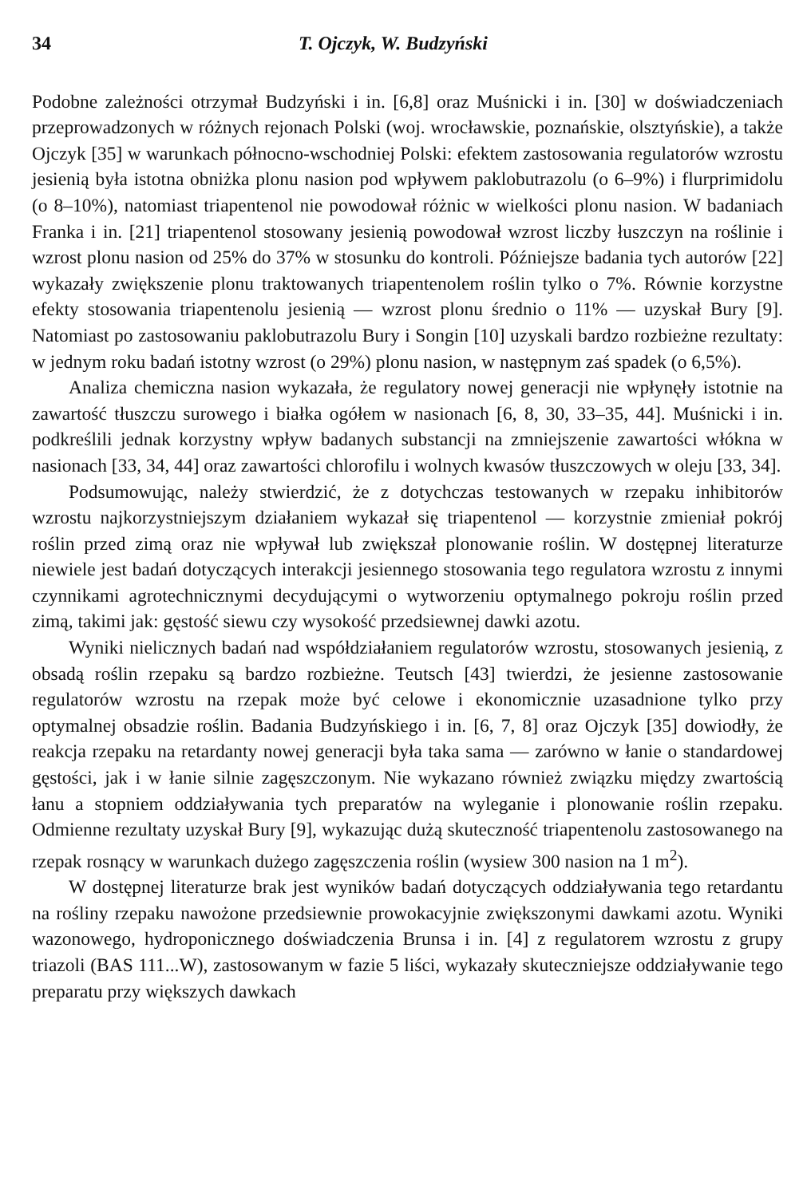34 T. Ojczyk, W. Budzyński
Podobne zależności otrzymał Budzyński i in. [6,8] oraz Muśnicki i in. [30] w doświadczeniach przeprowadzonych w różnych rejonach Polski (woj. wrocławskie, poznańskie, olsztyńskie), a także Ojczyk [35] w warunkach północno-wschodniej Polski: efektem zastosowania regulatorów wzrostu jesienią była istotna obniżka plonu nasion pod wpływem paklobutrazolu (o 6–9%) i flurprimidolu (o 8–10%), natomiast triapentenol nie powodował różnic w wielkości plonu nasion. W badaniach Franka i in. [21] triapentenol stosowany jesienią powodował wzrost liczby łuszczyn na roślinie i wzrost plonu nasion od 25% do 37% w stosunku do kontroli. Późniejsze badania tych autorów [22] wykazały zwiększenie plonu traktowanych triapentenolem roślin tylko o 7%. Równie korzystne efekty stosowania triapentenolu jesienią — wzrost plonu średnio o 11% — uzyskał Bury [9]. Natomiast po zastosowaniu paklobutrazolu Bury i Songin [10] uzyskali bardzo rozbieżne rezultaty: w jednym roku badań istotny wzrost (o 29%) plonu nasion, w następnym zaś spadek (o 6,5%).
Analiza chemiczna nasion wykazała, że regulatory nowej generacji nie wpłynęły istotnie na zawartość tłuszczu surowego i białka ogółem w nasionach [6, 8, 30, 33–35, 44]. Muśnicki i in. podkreślili jednak korzystny wpływ badanych substancji na zmniejszenie zawartości włókna w nasionach [33, 34, 44] oraz zawartości chlorofilu i wolnych kwasów tłuszczowych w oleju [33, 34].
Podsumowując, należy stwierdzić, że z dotychczas testowanych w rzepaku inhibitorów wzrostu najkorzystniejszym działaniem wykazał się triapentenol — korzystnie zmieniał pokrój roślin przed zimą oraz nie wpływał lub zwiększał plonowanie roślin. W dostępnej literaturze niewiele jest badań dotyczących interakcji jesiennego stosowania tego regulatora wzrostu z innymi czynnikami agrotechnicznymi decydującymi o wytworzeniu optymalnego pokroju roślin przed zimą, takimi jak: gęstość siewu czy wysokość przedsiewnej dawki azotu.
Wyniki nielicznych badań nad współdziałaniem regulatorów wzrostu, stosowanych jesienią, z obsadą roślin rzepaku są bardzo rozbieżne. Teutsch [43] twierdzi, że jesienne zastosowanie regulatorów wzrostu na rzepak może być celowe i ekonomicznie uzasadnione tylko przy optymalnej obsadzie roślin. Badania Budzyńskiego i in. [6, 7, 8] oraz Ojczyk [35] dowiodły, że reakcja rzepaku na retardanty nowej generacji była taka sama — zarówno w łanie o standardowej gęstości, jak i w łanie silnie zagęszczonym. Nie wykazano również związku między zwartością łanu a stopniem oddziaływania tych preparatów na wyleganie i plonowanie roślin rzepaku. Odmienne rezultaty uzyskał Bury [9], wykazując dużą skuteczność triapentenolu zastosowanego na rzepak rosnący w warunkach dużego zagęszczenia roślin (wysiew 300 nasion na 1 m<sup>2</sup>).
W dostępnej literaturze brak jest wyników badań dotyczących oddziaływania tego retardantu na rośliny rzepaku nawożone przedsiewnie prowokacyjnie zwiększonymi dawkami azotu. Wyniki wazonowego, hydroponicznego doświadczenia Brunsa i in. [4] z regulatorem wzrostu z grupy triazoli (BAS 111...W), zastosowanym w fazie 5 liści, wykazały skuteczniejsze oddziaływanie tego preparatu przy większych dawkach